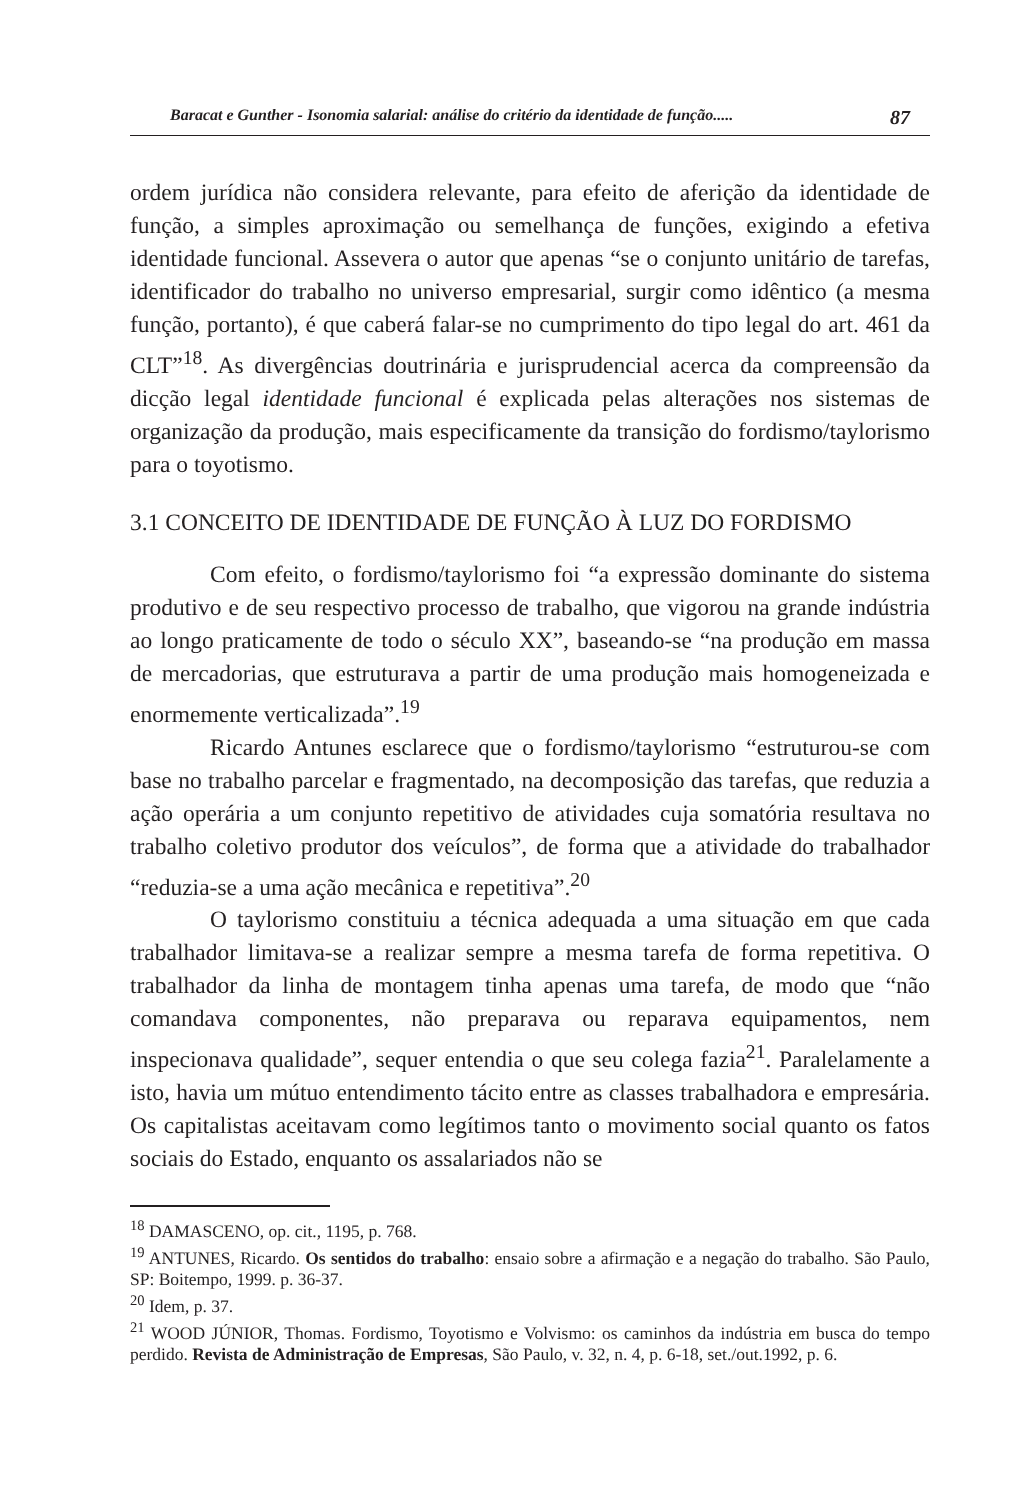Baracat e Gunther - Isonomia salarial: análise do critério da identidade de função..... 87
ordem jurídica não considera relevante, para efeito de aferição da identidade de função, a simples aproximação ou semelhança de funções, exigindo a efetiva identidade funcional. Assevera o autor que apenas “se o conjunto unitário de tarefas, identificador do trabalho no universo empresarial, surgir como idêntico (a mesma função, portanto), é que caberá falar-se no cumprimento do tipo legal do art. 461 da CLT”<sup>18</sup>. As divergências doutrinária e jurisprudencial acerca da compreensão da dicção legal identidade funcional é explicada pelas alterações nos sistemas de organização da produção, mais especificamente da transição do fordismo/taylorismo para o toyotismo.
3.1 CONCEITO DE IDENTIDADE DE FUNÇÃO À LUZ DO FORDISMO
Com efeito, o fordismo/taylorismo foi “a expressão dominante do sistema produtivo e de seu respectivo processo de trabalho, que vigorou na grande indústria ao longo praticamente de todo o século XX”, baseando-se “na produção em massa de mercadorias, que estruturava a partir de uma produção mais homogeneizada e enormemente verticalizada”.<sup>19</sup>
Ricardo Antunes esclarece que o fordismo/taylorismo “estruturou-se com base no trabalho parcelar e fragmentado, na decomposição das tarefas, que reduzia a ação operária a um conjunto repetitivo de atividades cuja somatória resultava no trabalho coletivo produtor dos veículos”, de forma que a atividade do trabalhador “reduzia-se a uma ação mecânica e repetitiva”.<sup>20</sup>
O taylorismo constituiu a técnica adequada a uma situação em que cada trabalhador limitava-se a realizar sempre a mesma tarefa de forma repetitiva. O trabalhador da linha de montagem tinha apenas uma tarefa, de modo que “não comandava componentes, não preparava ou reparava equipamentos, nem inspecionava qualidade”, sequer entendia o que seu colega fazia<sup>21</sup>. Paralelamente a isto, havia um mútuo entendimento tácito entre as classes trabalhadora e empresária. Os capitalistas aceitavam como legítimos tanto o movimento social quanto os fatos sociais do Estado, enquanto os assalariados não se
<sup>18</sup> DAMASCENO, op. cit., 1195, p. 768.
<sup>19</sup> ANTUNES, Ricardo. Os sentidos do trabalho: ensaio sobre a afirmação e a negação do trabalho. São Paulo, SP: Boitempo, 1999. p. 36-37.
<sup>20</sup> Idem, p. 37.
<sup>21</sup> WOOD JÚNIOR, Thomas. Fordismo, Toyotismo e Volvismo: os caminhos da indústria em busca do tempo perdido. Revista de Administração de Empresas, São Paulo, v. 32, n. 4, p. 6-18, set./out.1992, p. 6.